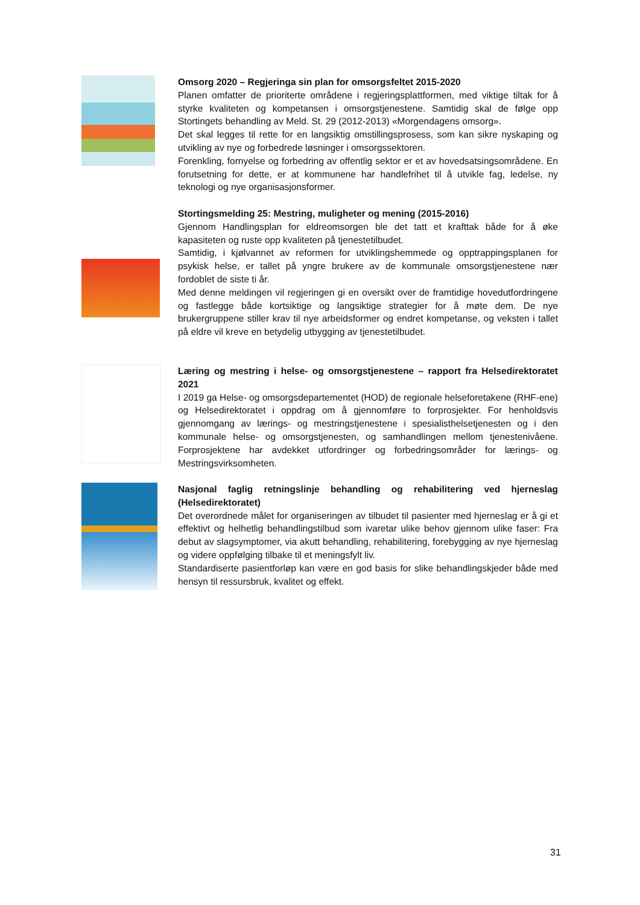Omsorg 2020 – Regjeringa sin plan for omsorgsfeltet 2015-2020
Planen omfatter de prioriterte områdene i regjeringsplattformen, med viktige tiltak for å styrke kvaliteten og kompetansen i omsorgstjenestene. Samtidig skal de følge opp Stortingets behandling av Meld. St. 29 (2012-2013) «Morgendagens omsorg».
Det skal legges til rette for en langsiktig omstillingsprosess, som kan sikre nyskaping og utvikling av nye og forbedrede løsninger i omsorgssektoren.
Forenkling, fornyelse og forbedring av offentlig sektor er et av hovedsatsingsområdene. En forutsetning for dette, er at kommunene har handlefrihet til å utvikle fag, ledelse, ny teknologi og nye organisasjonsformer.
Stortingsmelding 25: Mestring, muligheter og mening (2015-2016)
Gjennom Handlingsplan for eldreomsorgen ble det tatt et krafttak både for å øke kapasiteten og ruste opp kvaliteten på tjenestetilbudet.
Samtidig, i kjølvannet av reformen for utviklingshemmede og opptrappingsplanen for psykisk helse, er tallet på yngre brukere av de kommunale omsorgstjenestene nær fordoblet de siste ti år.
Med denne meldingen vil regjeringen gi en oversikt over de framtidige hovedutfordringene og fastlegge både kortsiktige og langsiktige strategier for å møte dem. De nye brukergruppene stiller krav til nye arbeidsformer og endret kompetanse, og veksten i tallet på eldre vil kreve en betydelig utbygging av tjenestetilbudet.
Læring og mestring i helse- og omsorgstjenestene – rapport fra Helsedirektoratet 2021
I 2019 ga Helse- og omsorgsdepartementet (HOD) de regionale helseforetakene (RHF-ene) og Helsedirektoratet i oppdrag om å gjennomføre to forprosjekter. For henholdsvis gjennomgang av lærings- og mestringstjenestene i spesialisthelsetjenesten og i den kommunale helse- og omsorgstjenesten, og samhandlingen mellom tjenestenivåene. Forprosjektene har avdekket utfordringer og forbedringsområder for lærings- og Mestringsvirksomheten.
Nasjonal faglig retningslinje behandling og rehabilitering ved hjerneslag (Helsedirektoratet)
Det overordnede målet for organiseringen av tilbudet til pasienter med hjerneslag er å gi et effektivt og helhetlig behandlingstilbud som ivaretar ulike behov gjennom ulike faser: Fra debut av slagsymptomer, via akutt behandling, rehabilitering, forebygging av nye hjerneslag og videre oppfølging tilbake til et meningsfylt liv.
Standardiserte pasientforløp kan være en god basis for slike behandlingskjeder både med hensyn til ressursbruk, kvalitet og effekt.
31